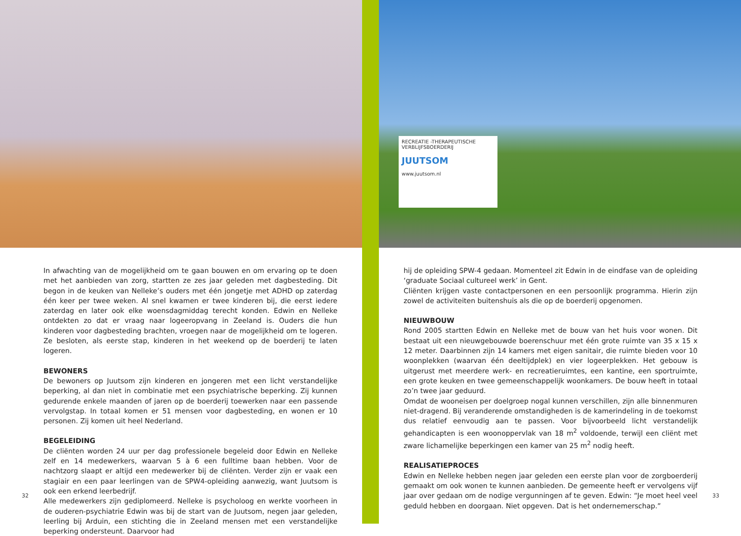In afwachting van de mogelijkheid om te gaan bouwen en om ervaring op te doen met het aanbieden van zorg, startten ze zes jaar geleden met dagbesteding. Dit begon in de keuken van Nelleke’s ouders met één jongetje met ADHD op zaterdag één keer per twee weken. Al snel kwamen er twee kinderen bij, die eerst iedere zaterdag en later ook elke woensdagmiddag terecht konden. Edwin en Nelleke ontdekten zo dat er vraag naar logeeropvang in Zeeland is. Ouders die hun kinderen voor dagbesteding brachten, vroegen naar de mogelijkheid om te logeren. Ze besloten, als eerste stap, kinderen in het weekend op de boerderij te laten logeren.
BEWONERS
De bewoners op Juutsom zijn kinderen en jongeren met een licht verstandelijke beperking, al dan niet in combinatie met een psychiatrische beperking. Zij kunnen gedurende enkele maanden of jaren op de boerderij toewerken naar een passende vervolgstap. In totaal komen er 51 mensen voor dagbesteding, en wonen er 10 personen. Zij komen uit heel Nederland.
BEGELEIDING
De cliënten worden 24 uur per dag professionele begeleid door Edwin en Nelleke zelf en 14 medewerkers, waarvan 5 à 6 een fulltime baan hebben. Voor de nachtzorg slaapt er altijd een medewerker bij de cliënten. Verder zijn er vaak een stagiair en een paar leerlingen van de SPW4-opleiding aanwezig, want Juutsom is ook een erkend leerbedrijf.
Alle medewerkers zijn gediplomeerd. Nelleke is psycholoog en werkte voorheen in de ouderen-psychiatrie Edwin was bij de start van de Juutsom, negen jaar geleden, leerling bij Arduin, een stichting die in Zeeland mensen met een verstandelijke beperking ondersteunt. Daarvoor had
32
RECREATIE -THERAPEUTISCHE
VERBLIJFSBOERDERIJ
JUUTSOM
www.juutsom.nl
hij de opleiding SPW-4 gedaan. Momenteel zit Edwin in de eindfase van de opleiding ‘graduate Sociaal cultureel werk’ in Gent.
Cliënten krijgen vaste contactpersonen en een persoonlijk programma. Hierin zijn zowel de activiteiten buitenshuis als die op de boerderij opgenomen.
NIEUWBOUW
Rond 2005 startten Edwin en Nelleke met de bouw van het huis voor wonen. Dit bestaat uit een nieuwgebouwde boerenschuur met één grote ruimte van 35 x 15 x 12 meter. Daarbinnen zijn 14 kamers met eigen sanitair, die ruimte bieden voor 10 woonplekken (waarvan één deeltijdplek) en vier logeerplekken. Het gebouw is uitgerust met meerdere werk- en recreatieruimtes, een kantine, een sportruimte, een grote keuken en twee gemeenschappelijk woonkamers. De bouw heeft in totaal zo’n twee jaar geduurd.
Omdat de wooneisen per doelgroep nogal kunnen verschillen, zijn alle binnenmuren niet-dragend. Bij veranderende omstandigheden is de kamerindeling in de toekomst dus relatief eenvoudig aan te passen. Voor bijvoorbeeld licht verstandelijk gehandicapten is een woonoppervlak van 18 m<sup>2</sup> voldoende, terwijl een cliënt met zware lichamelijke beperkingen een kamer van 25 m<sup>2</sup> nodig heeft.
REALISATIEPROCES
Edwin en Nelleke hebben negen jaar geleden een eerste plan voor de zorgboerderij gemaakt om ook wonen te kunnen aanbieden. De gemeente heeft er vervolgens vijf jaar over gedaan om de nodige vergunningen af te geven. Edwin: “Je moet heel veel geduld hebben en doorgaan. Niet opgeven. Dat is het ondernemerschap.”
33